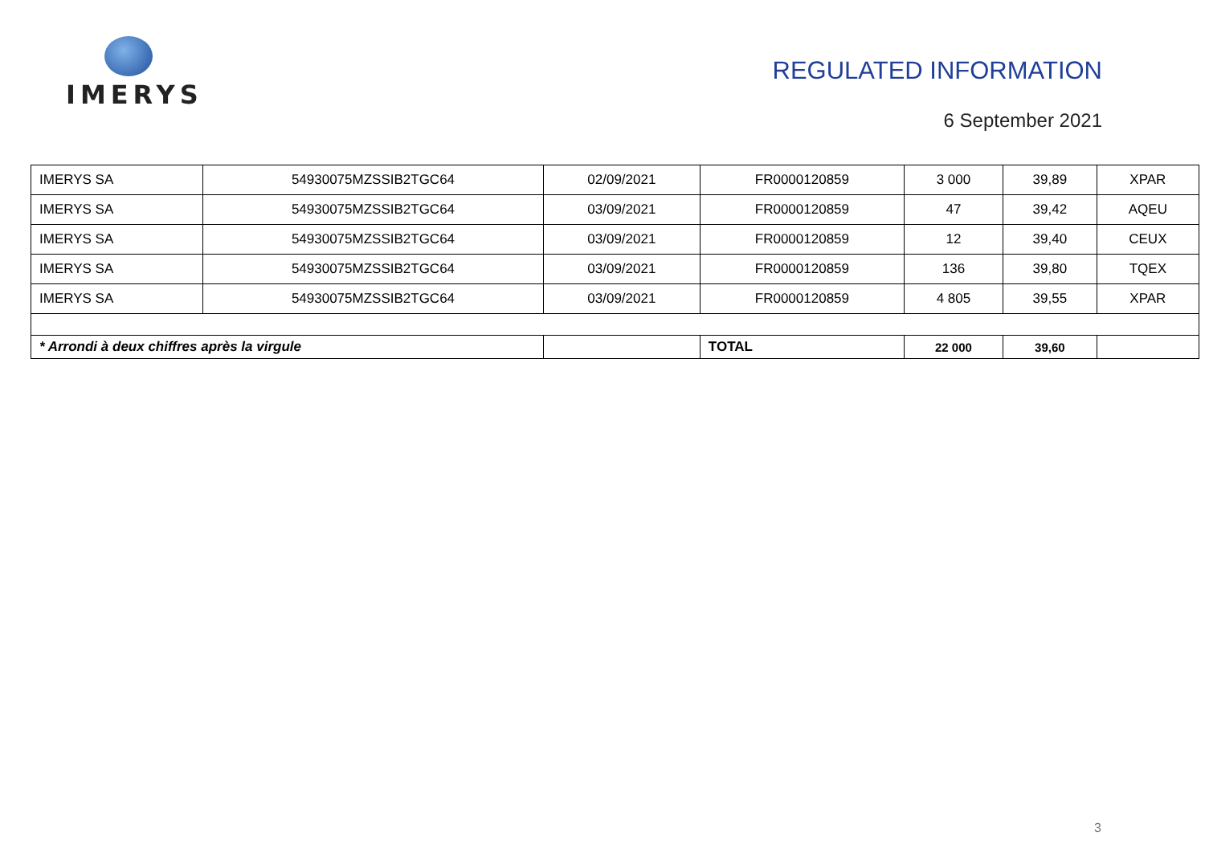IMERYS
REGULATED INFORMATION
6 September 2021
| IMERYS SA | 54930075MZSSIB2TGC64 | 02/09/2021 | FR0000120859 | 3 000 | 39,89 | XPAR |
| IMERYS SA | 54930075MZSSIB2TGC64 | 03/09/2021 | FR0000120859 | 47 | 39,42 | AQEU |
| IMERYS SA | 54930075MZSSIB2TGC64 | 03/09/2021 | FR0000120859 | 12 | 39,40 | CEUX |
| IMERYS SA | 54930075MZSSIB2TGC64 | 03/09/2021 | FR0000120859 | 136 | 39,80 | TQEX |
| IMERYS SA | 54930075MZSSIB2TGC64 | 03/09/2021 | FR0000120859 | 4 805 | 39,55 | XPAR |
| * Arrondi à deux chiffres après la virgule | | | TOTAL | 22 000 | 39,60 | |
3